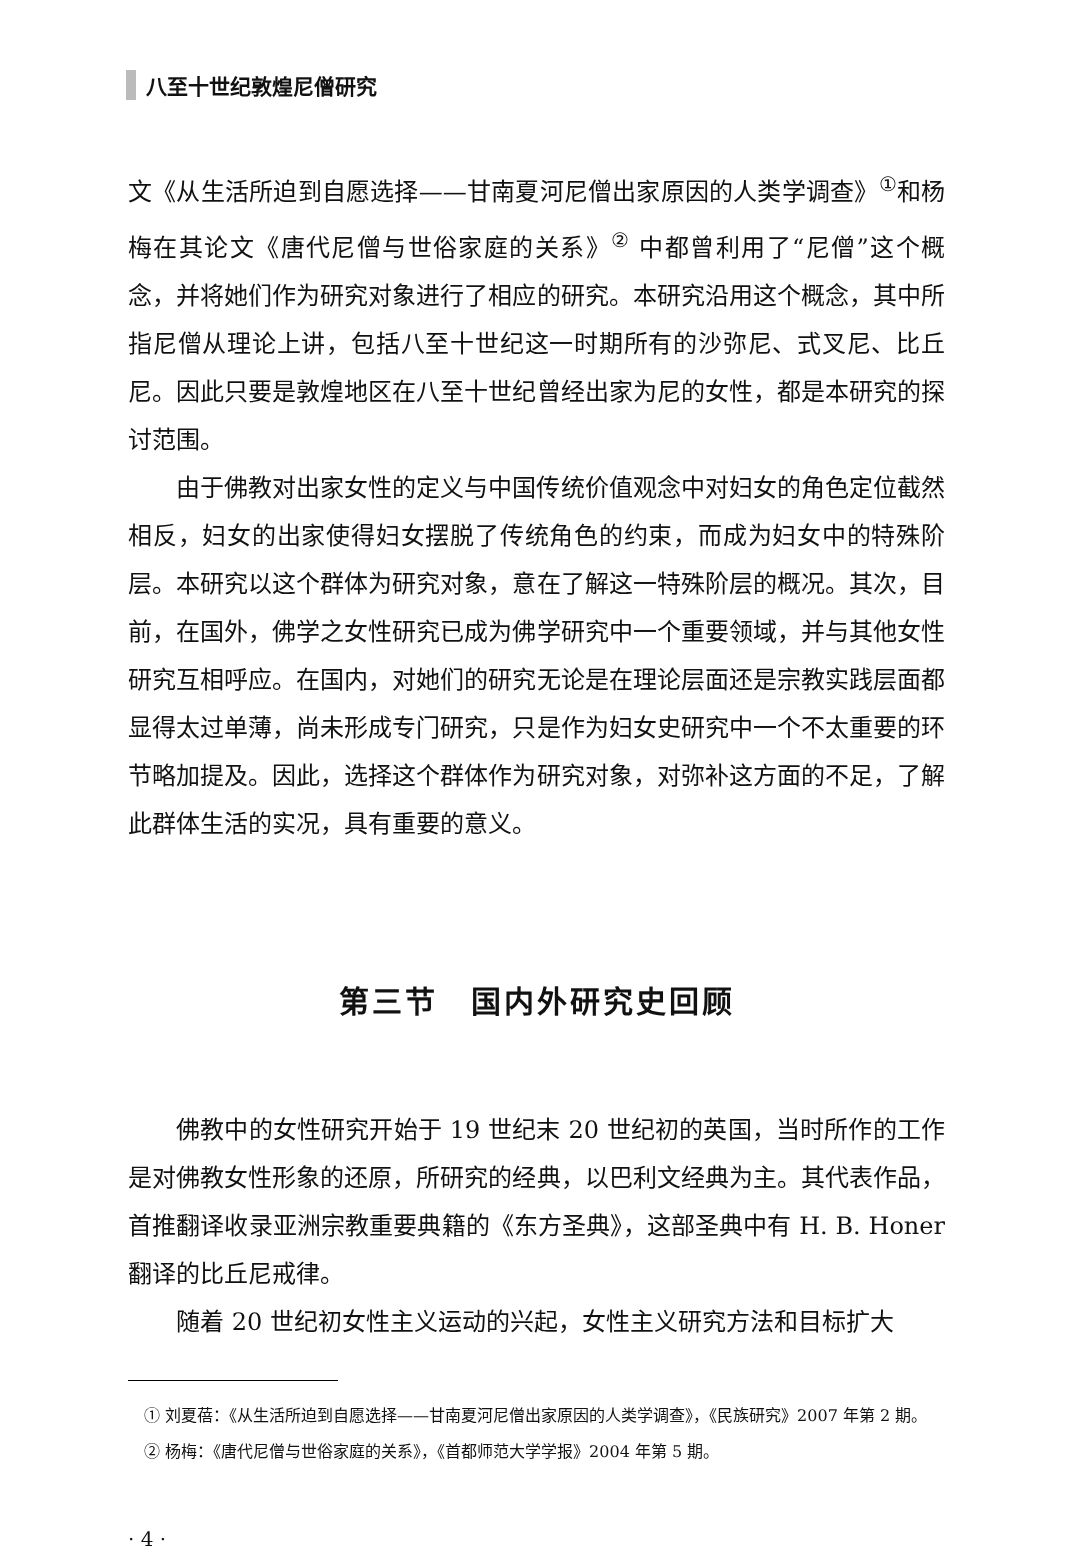八至十世纪敦煌尼僧研究
文《从生活所迫到自愿选择——甘南夏河尼僧出家原因的人类学调查》<sup>①</sup>和杨梅在其论文《唐代尼僧与世俗家庭的关系》<sup>②</sup> 中都曾利用了“尼僧”这个概念，并将她们作为研究对象进行了相应的研究。本研究沿用这个概念，其中所指尼僧从理论上讲，包括八至十世纪这一时期所有的沙弥尼、式叉尼、比丘尼。因此只要是敦煌地区在八至十世纪曾经出家为尼的女性，都是本研究的探讨范围。
由于佛教对出家女性的定义与中国传统价值观念中对妇女的角色定位截然相反，妇女的出家使得妇女摆脱了传统角色的约束，而成为妇女中的特殊阶层。本研究以这个群体为研究对象，意在了解这一特殊阶层的概况。其次，目前，在国外，佛学之女性研究已成为佛学研究中一个重要领域，并与其他女性研究互相呼应。在国内，对她们的研究无论是在理论层面还是宗教实践层面都显得太过单薄，尚未形成专门研究，只是作为妇女史研究中一个不太重要的环节略加提及。因此，选择这个群体作为研究对象，对弥补这方面的不足，了解此群体生活的实况，具有重要的意义。
第三节　国内外研究史回顾
佛教中的女性研究开始于 19 世纪末 20 世纪初的英国，当时所作的工作是对佛教女性形象的还原，所研究的经典，以巴利文经典为主。其代表作品，首推翻译收录亚洲宗教重要典籍的《东方圣典》，这部圣典中有 H. B. Honer 翻译的比丘尼戒律。
随着 20 世纪初女性主义运动的兴起，女性主义研究方法和目标扩大
　① 刘夏蓓：《从生活所迫到自愿选择——甘南夏河尼僧出家原因的人类学调查》，《民族研究》2007 年第 2 期。
　② 杨梅：《唐代尼僧与世俗家庭的关系》，《首都师范大学学报》2004 年第 5 期。
· 4 ·